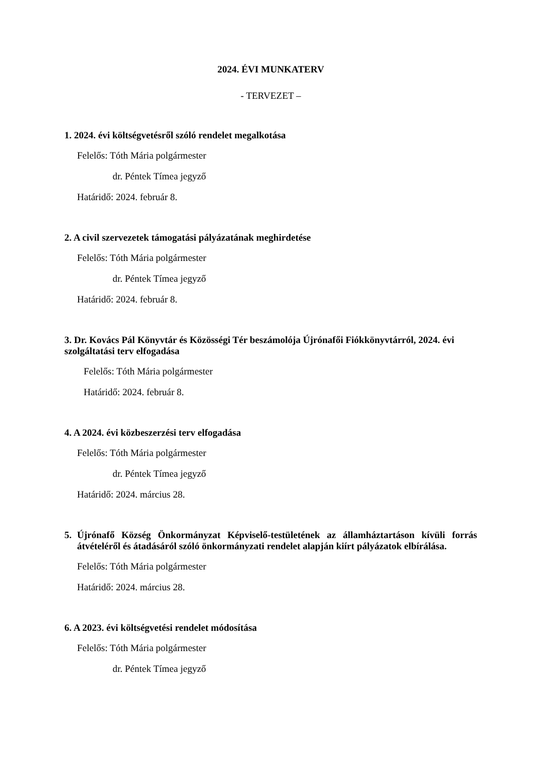2024. ÉVI MUNKATERV
- TERVEZET –
1. 2024. évi költségvetésről szóló rendelet megalkotása
Felelős: Tóth Mária polgármester
dr. Péntek Tímea jegyző
Határidő: 2024. február 8.
2. A civil szervezetek támogatási pályázatának meghirdetése
Felelős: Tóth Mária polgármester
dr. Péntek Tímea jegyző
Határidő: 2024. február 8.
3. Dr. Kovács Pál Könyvtár és Közösségi Tér beszámolója Újrónafői Fiókkönyvtárról, 2024. évi szolgáltatási terv elfogadása
Felelős: Tóth Mária polgármester
Határidő: 2024. február 8.
4. A 2024. évi közbeszerzési terv elfogadása
Felelős: Tóth Mária polgármester
dr. Péntek Tímea jegyző
Határidő: 2024. március 28.
5. Újrónafő Község Önkormányzat Képviselő-testületének az államháztartáson kívüli forrás átvételéről és átadásáról szóló önkormányzati rendelet alapján kiírt pályázatok elbírálása.
Felelős: Tóth Mária polgármester
Határidő: 2024. március 28.
6. A 2023. évi költségvetési rendelet módosítása
Felelős: Tóth Mária polgármester
dr. Péntek Tímea jegyző